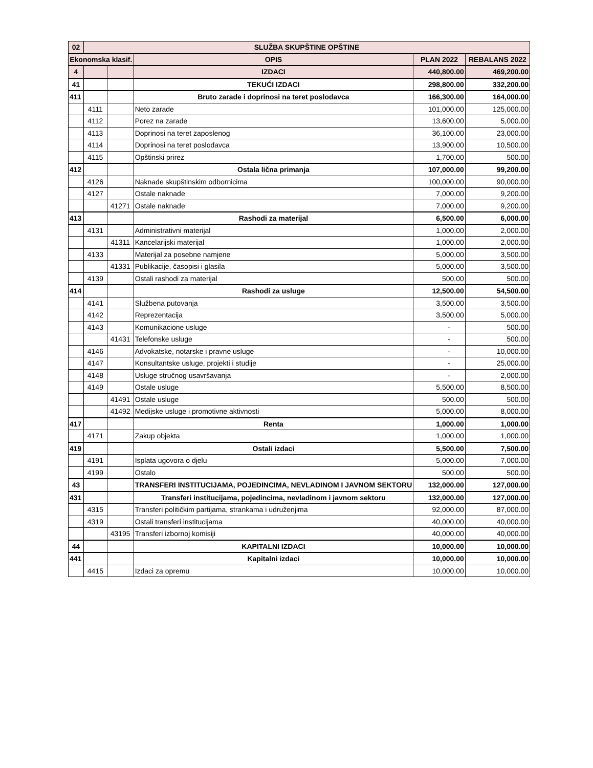| 02 | SLUŽBA SKUPŠTINE OPŠTINE | | | | |
| --- | --- | --- | --- | --- | --- |
| Ekonomska klasif. | | | OPIS | PLAN 2022 | REBALANS 2022 |
| 4 | | | IZDACI | 440,800.00 | 469,200.00 |
| 41 | | | TEKUĆI IZDACI | 298,800.00 | 332,200.00 |
| 411 | | | Bruto zarade i doprinosi na teret poslodavca | 166,300.00 | 164,000.00 |
| | 4111 | | Neto zarade | 101,000.00 | 125,000.00 |
| | 4112 | | Porez na zarade | 13,600.00 | 5,000.00 |
| | 4113 | | Doprinosi na teret zaposlenog | 36,100.00 | 23,000.00 |
| | 4114 | | Doprinosi na teret poslodavca | 13,900.00 | 10,500.00 |
| | 4115 | | Opštinski prirez | 1,700.00 | 500.00 |
| 412 | | | Ostala lična primanja | 107,000.00 | 99,200.00 |
| | 4126 | | Naknade skupštinskim odbornicima | 100,000.00 | 90,000.00 |
| | 4127 | | Ostale naknade | 7,000.00 | 9,200.00 |
| | | 41271 | Ostale naknade | 7,000.00 | 9,200.00 |
| 413 | | | Rashodi za materijal | 6,500.00 | 6,000.00 |
| | 4131 | | Administrativni materijal | 1,000.00 | 2,000.00 |
| | | 41311 | Kancelarijski materijal | 1,000.00 | 2,000.00 |
| | 4133 | | Materijal za posebne namjene | 5,000.00 | 3,500.00 |
| | | 41331 | Publikacije, časopisi i glasila | 5,000.00 | 3,500.00 |
| | 4139 | | Ostali rashodi za materijal | 500.00 | 500.00 |
| 414 | | | Rashodi za usluge | 12,500.00 | 54,500.00 |
| | 4141 | | Službena putovanja | 3,500.00 | 3,500.00 |
| | 4142 | | Reprezentacija | 3,500.00 | 5,000.00 |
| | 4143 | | Komunikacione usluge | - | 500.00 |
| | | 41431 | Telefonske usluge | - | 500.00 |
| | 4146 | | Advokatske, notarske i pravne usluge | - | 10,000.00 |
| | 4147 | | Konsultantske usluge, projekti i studije | - | 25,000.00 |
| | 4148 | | Usluge stručnog usavršavanja | - | 2,000.00 |
| | 4149 | | Ostale usluge | 5,500.00 | 8,500.00 |
| | | 41491 | Ostale usluge | 500.00 | 500.00 |
| | | 41492 | Medijske usluge i promotivne aktivnosti | 5,000.00 | 8,000.00 |
| 417 | | | Renta | 1,000.00 | 1,000.00 |
| | 4171 | | Zakup objekta | 1,000.00 | 1,000.00 |
| 419 | | | Ostali izdaci | 5,500.00 | 7,500.00 |
| | 4191 | | Isplata ugovora o djelu | 5,000.00 | 7,000.00 |
| | 4199 | | Ostalo | 500.00 | 500.00 |
| 43 | | | TRANSFERI INSTITUCIJAMA, POJEDINCIMA, NEVLADINOM I JAVNOM SEKTORU | 132,000.00 | 127,000.00 |
| 431 | | | Transferi institucijama, pojedincima, nevladinom i javnom sektoru | 132,000.00 | 127,000.00 |
| | 4315 | | Transferi političkim partijama, strankama i udruženjima | 92,000.00 | 87,000.00 |
| | 4319 | | Ostali transferi institucijama | 40,000.00 | 40,000.00 |
| | | 43195 | Transferi izbornoj komisiji | 40,000.00 | 40,000.00 |
| 44 | | | KAPITALNI IZDACI | 10,000.00 | 10,000.00 |
| 441 | | | Kapitalni izdaci | 10,000.00 | 10,000.00 |
| | 4415 | | Izdaci za opremu | 10,000.00 | 10,000.00 |